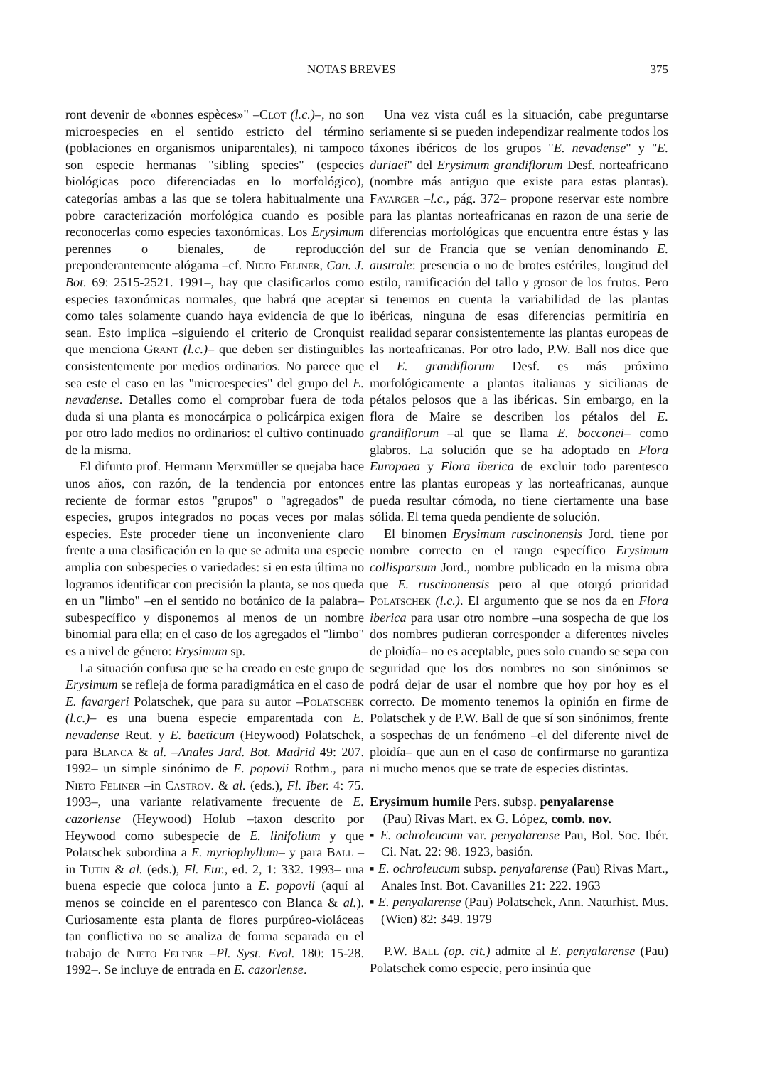NOTAS BREVES 375
ront devenir de «bonnes espèces»" –Clot (l.c.)–, no son microespecies en el sentido estricto del término (poblaciones en organismos uniparentales), ni tampoco son especie hermanas "sibling species" (especies biológicas poco diferenciadas en lo morfológico), categorías ambas a las que se tolera habitualmente una pobre caracterización morfológica cuando es posible reconocerlas como especies taxonómicas. Los Erysimum perennes o bienales, de reproducción preponderantemente alógama –cf. Nieto Feliner, Can. J. Bot. 69: 2515-2521. 1991–, hay que clasificarlos como especies taxonómicas normales, que habrá que aceptar como tales solamente cuando haya evidencia de que lo sean. Esto implica –siguiendo el criterio de Cronquist que menciona Grant (l.c.)– que deben ser distinguibles consistentemente por medios ordinarios. No parece que sea este el caso en las "microespecies" del grupo del E. nevadense. Detalles como el comprobar fuera de toda duda si una planta es monocárpica o policárpica exigen por otro lado medios no ordinarios: el cultivo continuado de la misma.
El difunto prof. Hermann Merxmüller se quejaba hace unos años, con razón, de la tendencia por entonces reciente de formar estos "grupos" o "agregados" de especies, grupos integrados no pocas veces por malas especies. Este proceder tiene un inconveniente claro frente a una clasificación en la que se admita una especie amplia con subespecies o variedades: si en esta última no logramos identificar con precisión la planta, se nos queda en un "limbo" –en el sentido no botánico de la palabra– subespecífico y disponemos al menos de un nombre binomial para ella; en el caso de los agregados el "limbo" es a nivel de género: Erysimum sp.
La situación confusa que se ha creado en este grupo de Erysimum se refleja de forma paradigmática en el caso de E. favargeri Polatschek, que para su autor –Polatschek (l.c.)– es una buena especie emparentada con E. nevadense Reut. y E. baeticum (Heywood) Polatschek, para Blanca & al. –Anales Jard. Bot. Madrid 49: 207. 1992– un simple sinónimo de E. popovii Rothm., para Nieto Feliner –in Castrov. & al. (eds.), Fl. Iber. 4: 75. 1993–, una variante relativamente frecuente de E. cazorlense (Heywood) Holub –taxon descrito por Heywood como subespecie de E. linifolium y que Polatschek subordina a E. myriophyllum– y para Ball –in Tutin & al. (eds.), Fl. Eur., ed. 2, 1: 332. 1993– una buena especie que coloca junto a E. popovii (aquí al menos se coincide en el parentesco con Blanca & al.). Curiosamente esta planta de flores purpúreo-violáceas tan conflictiva no se analiza de forma separada en el trabajo de Nieto Feliner –Pl. Syst. Evol. 180: 15-28. 1992–. Se incluye de entrada en E. cazorlense.
Una vez vista cuál es la situación, cabe preguntarse seriamente si se pueden independizar realmente todos los táxones ibéricos de los grupos "E. nevadense" y "E. duriaei" del Erysimum grandiflorum Desf. norteafricano (nombre más antiguo que existe para estas plantas). Favarger –l.c., pág. 372– propone reservar este nombre para las plantas norteafricanas en razon de una serie de diferencias morfológicas que encuentra entre éstas y las del sur de Francia que se venían denominando E. australe: presencia o no de brotes estériles, longitud del estilo, ramificación del tallo y grosor de los frutos. Pero si tenemos en cuenta la variabilidad de las plantas ibéricas, ninguna de esas diferencias permitiría en realidad separar consistentemente las plantas europeas de las norteafricanas. Por otro lado, P.W. Ball nos dice que el E. grandiflorum Desf. es más próximo morfológicamente a plantas italianas y sicilianas de pétalos pelosos que a las ibéricas. Sin embargo, en la flora de Maire se describen los pétalos del E. grandiflorum –al que se llama E. bocconei– como glabros. La solución que se ha adoptado en Flora Europaea y Flora iberica de excluir todo parentesco entre las plantas europeas y las norteafricanas, aunque pueda resultar cómoda, no tiene ciertamente una base sólida. El tema queda pendiente de solución.
El binomen Erysimum ruscinonensis Jord. tiene por nombre correcto en el rango específico Erysimum collisparsum Jord., nombre publicado en la misma obra que E. ruscinonensis pero al que otorgó prioridad Polatschek (l.c.). El argumento que se nos da en Flora iberica para usar otro nombre –una sospecha de que los dos nombres pudieran corresponder a diferentes niveles de ploidía– no es aceptable, pues solo cuando se sepa con seguridad que los dos nombres no son sinónimos se podrá dejar de usar el nombre que hoy por hoy es el correcto. De momento tenemos la opinión en firme de Polatschek y de P.W. Ball de que sí son sinónimos, frente a sospechas de un fenómeno –el del diferente nivel de ploidía– que aun en el caso de confirmarse no garantiza ni mucho menos que se trate de especies distintas.
Erysimum humile Pers. subsp. penyalarense
(Pau) Rivas Mart. ex G. López, comb. nov.
▪ E. ochroleucum var. penyalarense Pau, Bol. Soc. Ibér. Ci. Nat. 22: 98. 1923, basión.
▪ E. ochroleucum subsp. penyalarense (Pau) Rivas Mart., Anales Inst. Bot. Cavanilles 21: 222. 1963
▪ E. penyalarense (Pau) Polatschek, Ann. Naturhist. Mus. (Wien) 82: 349. 1979
P.W. Ball (op. cit.) admite al E. penyalarense (Pau) Polatschek como especie, pero insinúa que